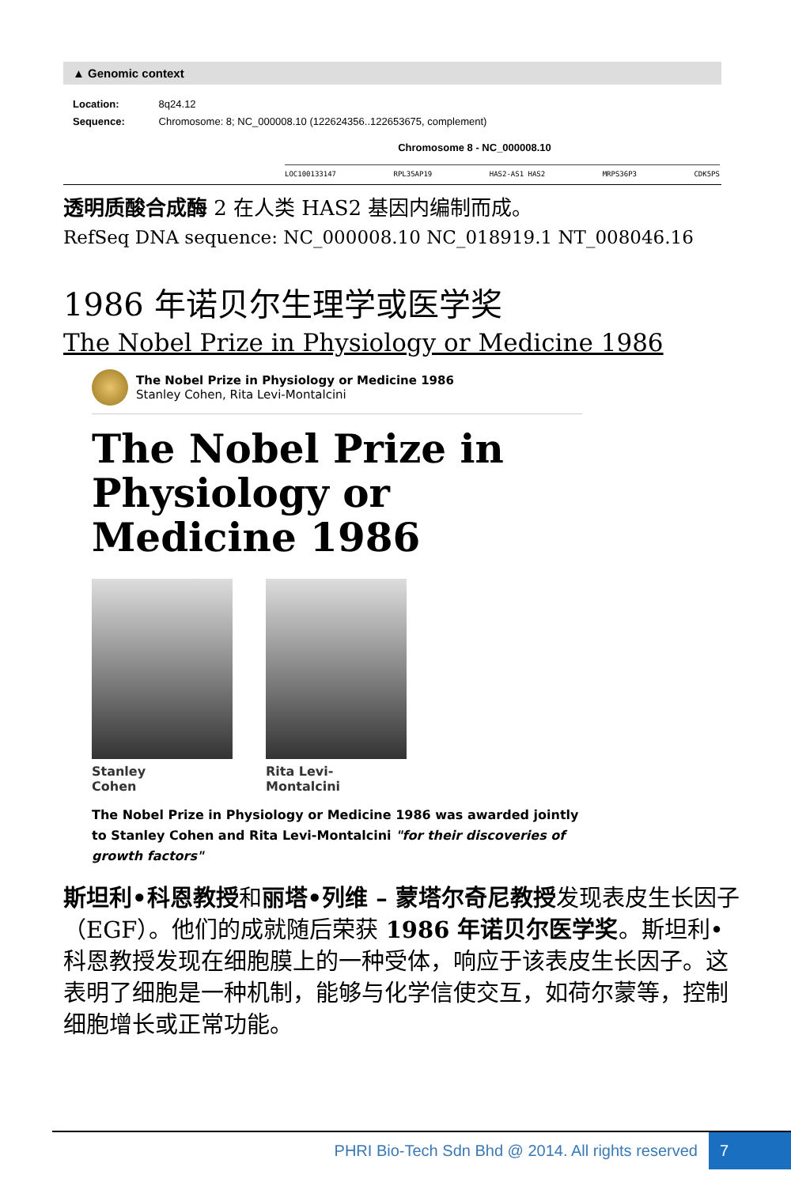▲ Genomic context
Location: 8q24.12
Sequence: Chromosome: 8; NC_000008.10 (122624356..122653675, complement)
Chromosome 8 - NC_000008.10
LOC100133147 RPL35AP19 HAS2-AS1 HAS2 MRPS36P3 CDK5PS
透明质酸合成酶 2 在人类 HAS2 基因内编制而成。
RefSeq DNA sequence: NC_000008.10 NC_018919.1 NT_008046.16
1986 年诺贝尔生理学或医学奖
The Nobel Prize in Physiology or Medicine 1986
The Nobel Prize in Physiology or Medicine 1986
Stanley Cohen, Rita Levi-Montalcini
The Nobel Prize in Physiology or Medicine 1986
Stanley Cohen Rita Levi-Montalcini
The Nobel Prize in Physiology or Medicine 1986 was awarded jointly to Stanley Cohen and Rita Levi-Montalcini "for their discoveries of growth factors"
斯坦利•科恩教授和丽塔•列维 – 蒙塔尔奇尼教授发现表皮生长因子（EGF）。他们的成就随后荣获 1986 年诺贝尔医学奖。斯坦利•科恩教授发现在细胞膜上的一种受体，响应于该表皮生长因子。这表明了细胞是一种机制，能够与化学信使交互，如荷尔蒙等，控制细胞增长或正常功能。
PHRI Bio-Tech Sdn Bhd @ 2014. All rights reserved 7